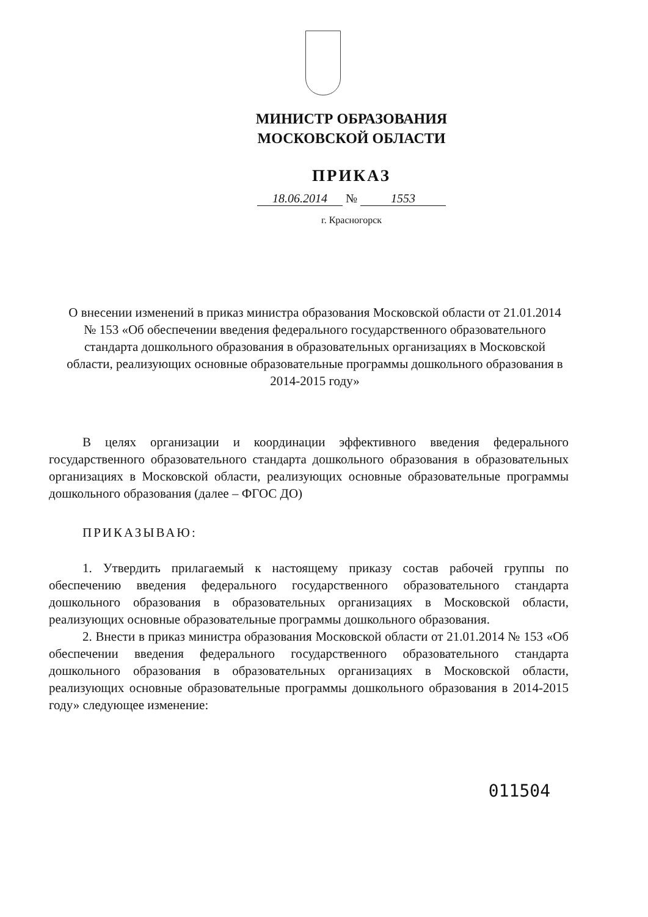МИНИСТР ОБРАЗОВАНИЯ
МОСКОВСКОЙ ОБЛАСТИ
ПРИКАЗ
18.06.2014 № 1553
г. Красногорск
О внесении изменений в приказ министра образования Московской области от 21.01.2014 № 153 «Об обеспечении введения федерального государственного образовательного стандарта дошкольного образования в образовательных организациях в Московской области, реализующих основные образовательные программы дошкольного образования в 2014-2015 году»
В целях организации и координации эффективного введения федерального государственного образовательного стандарта дошкольного образования в образовательных организациях в Московской области, реализующих основные образовательные программы дошкольного образования (далее – ФГОС ДО)
ПРИКАЗЫВАЮ:
1. Утвердить прилагаемый к настоящему приказу состав рабочей группы по обеспечению введения федерального государственного образовательного стандарта дошкольного образования в образовательных организациях в Московской области, реализующих основные образовательные программы дошкольного образования.
2. Внести в приказ министра образования Московской области от 21.01.2014 № 153 «Об обеспечении введения федерального государственного образовательного стандарта дошкольного образования в образовательных организациях в Московской области, реализующих основные образовательные программы дошкольного образования в 2014-2015 году» следующее изменение:
011504